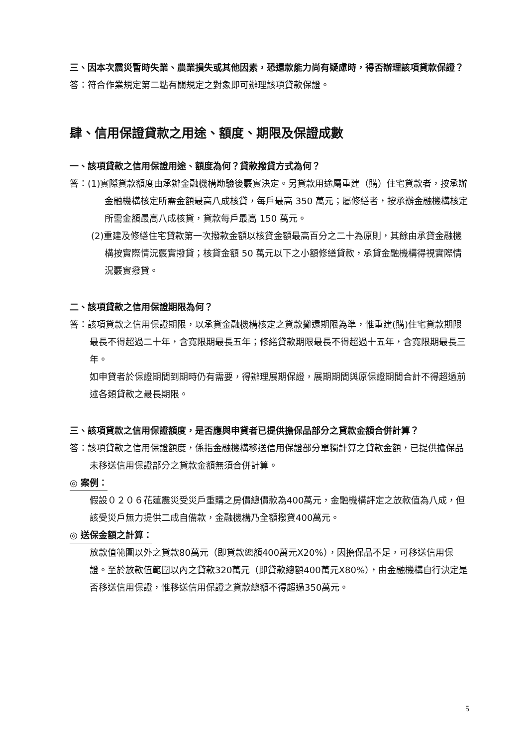三、因本次震災暫時失業、農業損失或其他因素，恐還款能力尚有疑慮時，得否辦理該項貸款保證？
答：符合作業規定第二點有關規定之對象即可辦理該項貸款保證。
肆、信用保證貸款之用途、額度、期限及保證成數
一、該項貸款之信用保證用途、額度為何？貸款撥貸方式為何？
答：(1)實際貸款額度由承辦金融機構勘驗後覈實決定。另貸款用途屬重建（購）住宅貸款者，按承辦金融機構核定所需金額最高八成核貸，每戶最高 350 萬元；屬修繕者，按承辦金融機構核定所需金額最高八成核貸，貸款每戶最高 150 萬元。
(2)重建及修繕住宅貸款第一次撥款金額以核貸金額最高百分之二十為原則，其餘由承貸金融機構按實際情況覈實撥貸；核貸金額 50 萬元以下之小額修繕貸款，承貸金融機構得視實際情況覈實撥貸。
二、該項貸款之信用保證期限為何？
答：該項貸款之信用保證期限，以承貸金融機構核定之貸款攤還期限為準，惟重建(購)住宅貸款期限最長不得超過二十年，含寬限期最長五年；修繕貸款期限最長不得超過十五年，含寬限期最長三年。
如申貸者於保證期間到期時仍有需要，得辦理展期保證，展期期間與原保證期間合計不得超過前述各類貸款之最長期限。
三、該項貸款之信用保證額度，是否應與申貸者已提供擔保品部分之貸款金額合併計算？
答：該項貸款之信用保證額度，係指金融機構移送信用保證部分單獨計算之貸款金額，已提供擔保品未移送信用保證部分之貸款金額無須合併計算。
◎ 案例：
假設０２０６花蓮震災受災戶重購之房價總價款為400萬元，金融機構評定之放款值為八成，但該受災戶無力提供二成自備款，金融機構乃全額撥貸400萬元。
◎ 送保金額之計算：
放款值範圍以外之貸款80萬元（即貸款總額400萬元X20%），因擔保品不足，可移送信用保證。至於放款值範圍以內之貸款320萬元（即貸款總額400萬元X80%），由金融機構自行決定是否移送信用保證，惟移送信用保證之貸款總額不得超過350萬元。
5